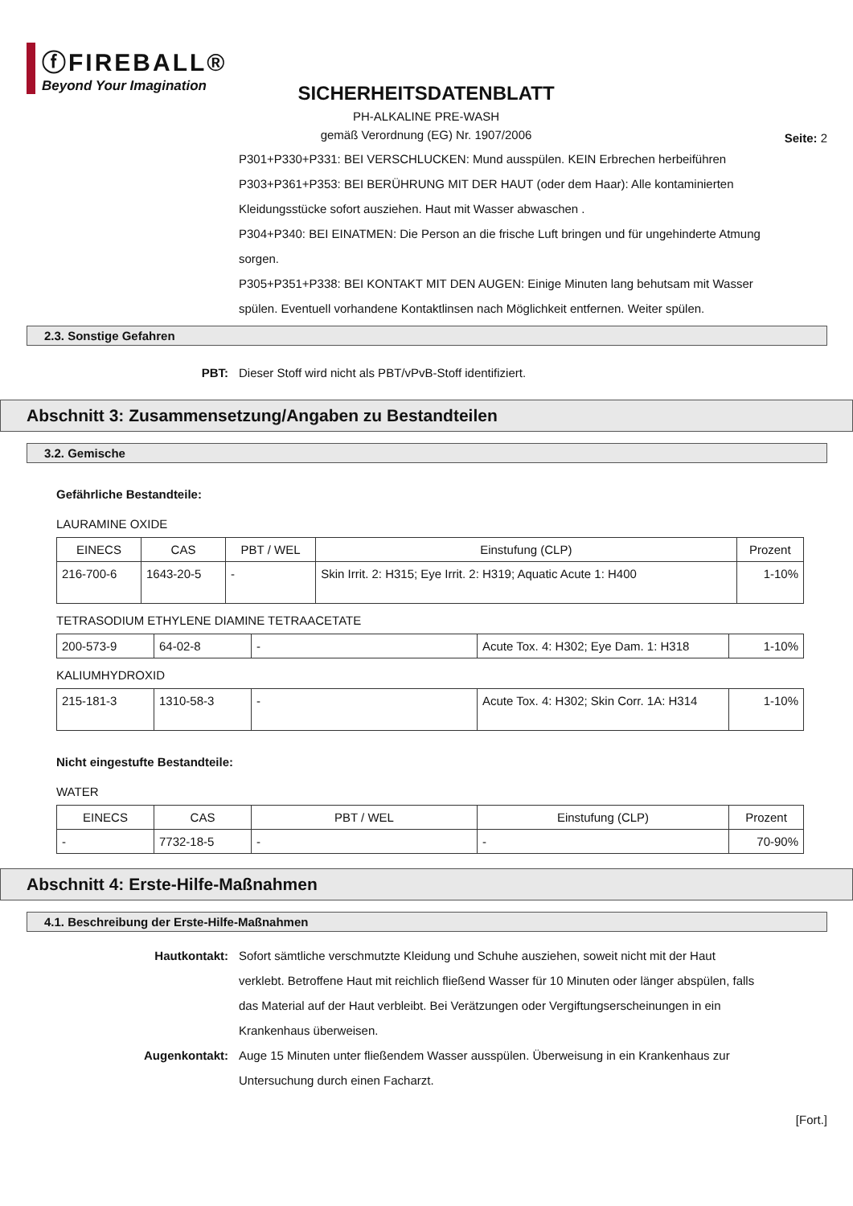ⓕFIREBALL®
Beyond Your Imagination
Seite: 2
SICHERHEITSDATENBLATT
PH-ALKALINE PRE-WASH
gemäß Verordnung (EG) Nr. 1907/2006
P301+P330+P331: BEI VERSCHLUCKEN: Mund ausspülen. KEIN Erbrechen herbeiführen
P303+P361+P353: BEI BERÜHRUNG MIT DER HAUT (oder dem Haar): Alle kontaminierten Kleidungsstücke sofort ausziehen. Haut mit Wasser abwaschen .
P304+P340: BEI EINATMEN: Die Person an die frische Luft bringen und für ungehinderte Atmung sorgen.
P305+P351+P338: BEI KONTAKT MIT DEN AUGEN: Einige Minuten lang behutsam mit Wasser spülen. Eventuell vorhandene Kontaktlinsen nach Möglichkeit entfernen. Weiter spülen.
2.3. Sonstige Gefahren
PBT: Dieser Stoff wird nicht als PBT/vPvB-Stoff identifiziert.
Abschnitt 3: Zusammensetzung/Angaben zu Bestandteilen
3.2. Gemische
Gefährliche Bestandteile:
LAURAMINE OXIDE
| EINECS | CAS | PBT / WEL | Einstufung (CLP) | Prozent |
| --- | --- | --- | --- | --- |
| 216-700-6 | 1643-20-5 | - | Skin Irrit. 2: H315; Eye Irrit. 2: H319; Aquatic Acute 1: H400 | 1-10% |
TETRASODIUM ETHYLENE DIAMINE TETRAACETATE
| 200-573-9 | 64-02-8 | - | Acute Tox. 4: H302; Eye Dam. 1: H318 | 1-10% |
KALIUMHYDROXID
| 215-181-3 | 1310-58-3 | - | Acute Tox. 4: H302; Skin Corr. 1A: H314 | 1-10% |
Nicht eingestufte Bestandteile:
WATER
| EINECS | CAS | PBT / WEL | Einstufung (CLP) | Prozent |
| --- | --- | --- | --- | --- |
| - | 7732-18-5 | - | - | 70-90% |
Abschnitt 4: Erste-Hilfe-Maßnahmen
4.1. Beschreibung der Erste-Hilfe-Maßnahmen
Hautkontakt: Sofort sämtliche verschmutzte Kleidung und Schuhe ausziehen, soweit nicht mit der Haut verklebt. Betroffene Haut mit reichlich fließend Wasser für 10 Minuten oder länger abspülen, falls das Material auf der Haut verbleibt. Bei Verätzungen oder Vergiftungserscheinungen in ein Krankenhaus überweisen.
Augenkontakt: Auge 15 Minuten unter fließendem Wasser ausspülen. Überweisung in ein Krankenhaus zur Untersuchung durch einen Facharzt.
[Fort.]